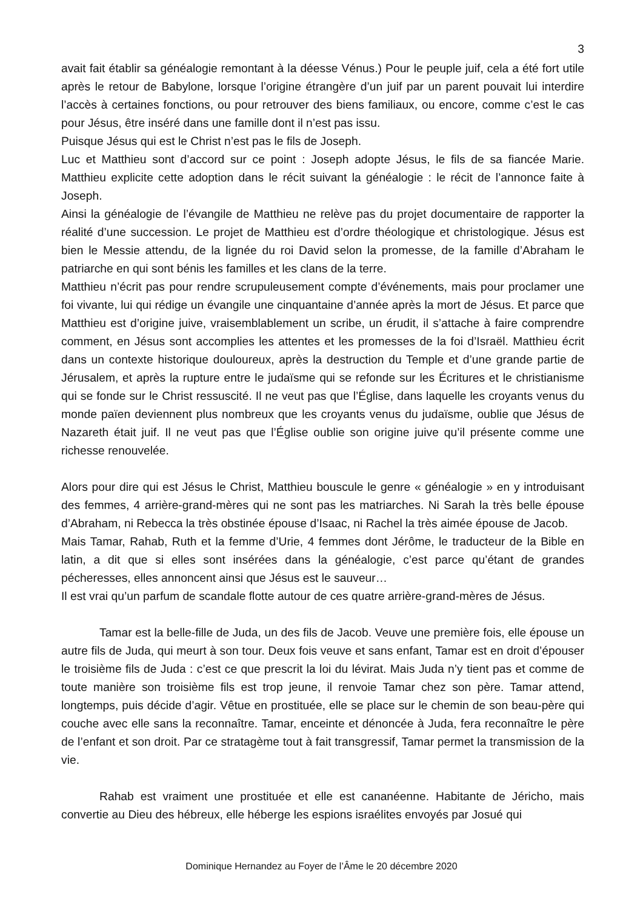3
avait fait établir sa généalogie remontant à la déesse Vénus.) Pour le peuple juif, cela a été fort utile après le retour de Babylone, lorsque l’origine étrangère d’un juif par un parent pouvait lui interdire l’accès à certaines fonctions, ou pour retrouver des biens familiaux, ou encore, comme c’est le cas pour Jésus, être inséré dans une famille dont il n’est pas issu.
Puisque Jésus qui est le Christ n’est pas le fils de Joseph.
Luc et Matthieu sont d’accord sur ce point : Joseph adopte Jésus, le fils de sa fiancée Marie. Matthieu explicite cette adoption dans le récit suivant la généalogie : le récit de l’annonce faite à Joseph.
Ainsi la généalogie de l’évangile de Matthieu ne relève pas du projet documentaire de rapporter la réalité d’une succession. Le projet de Matthieu est d’ordre théologique et christologique. Jésus est bien le Messie attendu, de la lignée du roi David selon la promesse, de la famille d’Abraham le patriarche en qui sont bénis les familles et les clans de la terre.
Matthieu n’écrit pas pour rendre scrupuleusement compte d’événements, mais pour proclamer une foi vivante, lui qui rédige un évangile une cinquantaine d’année après la mort de Jésus. Et parce que Matthieu est d’origine juive, vraisemblablement un scribe, un érudit, il s’attache à faire comprendre comment, en Jésus sont accomplies les attentes et les promesses de la foi d’Israël. Matthieu écrit dans un contexte historique douloureux, après la destruction du Temple et d’une grande partie de Jérusalem, et après la rupture entre le judaïsme qui se refonde sur les Écritures et le christianisme qui se fonde sur le Christ ressuscité. Il ne veut pas que l’Église, dans laquelle les croyants venus du monde païen deviennent plus nombreux que les croyants venus du judaïsme, oublie que Jésus de Nazareth était juif. Il ne veut pas que l’Église oublie son origine juive qu’il présente comme une richesse renouvelée.
Alors pour dire qui est Jésus le Christ, Matthieu bouscule le genre « généalogie » en y introduisant des femmes, 4 arrière-grand-mères qui ne sont pas les matriarches. Ni Sarah la très belle épouse d’Abraham, ni Rebecca la très obstinée épouse d’Isaac, ni Rachel la très aimée épouse de Jacob.
Mais Tamar, Rahab, Ruth et la femme d’Urie, 4 femmes dont Jérôme, le traducteur de la Bible en latin, a dit que si elles sont insérées dans la généalogie, c’est parce qu’étant de grandes pécheresses, elles annoncent ainsi que Jésus est le sauveur…
Il est vrai qu’un parfum de scandale flotte autour de ces quatre arrière-grand-mères de Jésus.
Tamar est la belle-fille de Juda, un des fils de Jacob. Veuve une première fois, elle épouse un autre fils de Juda, qui meurt à son tour. Deux fois veuve et sans enfant, Tamar est en droit d’épouser le troisième fils de Juda : c’est ce que prescrit la loi du lévirat. Mais Juda n’y tient pas et comme de toute manière son troisième fils est trop jeune, il renvoie Tamar chez son père. Tamar attend, longtemps, puis décide d’agir. Vêtue en prostituée, elle se place sur le chemin de son beau-père qui couche avec elle sans la reconnaître. Tamar, enceinte et dénoncée à Juda, fera reconnaître le père de l’enfant et son droit. Par ce stratagème tout à fait transgressif, Tamar permet la transmission de la vie.
Rahab est vraiment une prostituée et elle est cananéenne. Habitante de Jéricho, mais convertie au Dieu des hébreux, elle héberge les espions israélites envoyés par Josué qui
Dominique Hernandez au Foyer de l’Âme le 20 décembre 2020